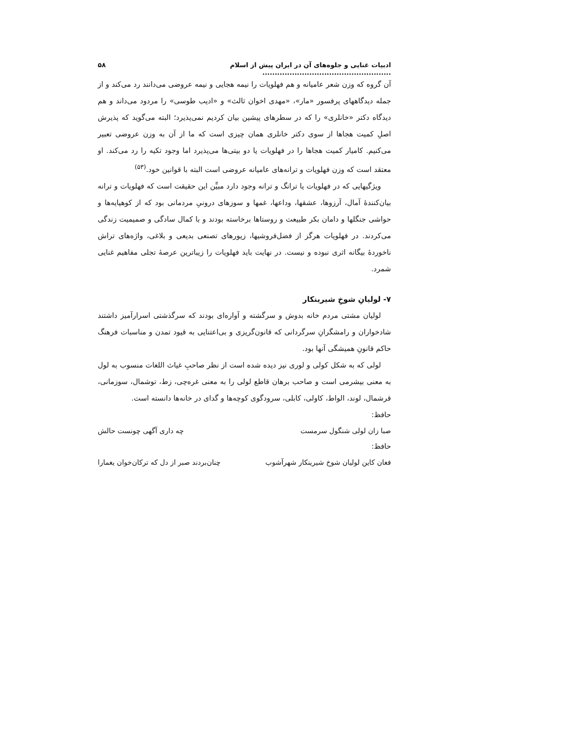ادبیات غنایی و جلوه‌های آن در ایران پیش از اسلام .................................................... ۵۸
آن گروه که وزن شعر عامیانه و هم فهلویات را نیمه هجایی و نیمه عروضی می‌دانند رد می‌کند و از جمله دیدگاههای پرفسور «مار»، «مهدی اخوان ثالث» و «ادیب طوسی» را مردود می‌داند و هم دیدگاه دکتر «خانلری» را که در سطرهای پیشین بیان کردیم نمی‌پذیرد؛ البته می‌گوید که پذیرش اصلِ کمیت هجاها از سوی دکتر خانلری همان چیزی است که ما از آن به وزن عروضی تعبیر می‌کنیم. کامیار کمیت هجاها را در فهلویات یا دو بیتی‌ها می‌پذیرد اما وجود تکیه را رد می‌کند. او معتقد است که وزن فهلویات و ترانه‌های عامیانه عروضی است البته با قوانین خود.<sup>(۵۳)</sup>
ویژگیهایی که در فهلویات یا ترانگ و ترانه وجود دارد مبیِّن این حقیقت است که فهلویات و ترانه بیان‌کنندهٔ آمال، آرزوها، عشقها، وداعها، غمها و سوزهای درونیِ مردمانی بود که از کوهپایه‌ها و حواشی جنگلها و دامان بکر طبیعت و روستاها برخاسته بودند و با کمال سادگی و صمیمیت زندگی می‌کردند. در فهلویات هرگز از فضل‌فروشیها، زیورهای تصنعی بدیعی و بلاغی، واژه‌های تراش ناخوردهٔ بیگانه اثری نبوده و نیست. در نهایت باید فهلویات را زیباترین عرصهٔ تجلی مفاهیم غنایی شمرد.
۷- لولیانِ شوخِ شیرینکار
لولیان مشتی مردم خانه بدوش و سرگشته و آواره‌ای بودند که سرگذشتی اسرارآمیز داشتند شادخواران و رامشگرانِ سرگردانی که قانون‌گریزی و بی‌اعتنایی به قیود تمدن و مناسبات فرهنگ حاکم قانونِ همیشگی آنها بود.
لولی که به شکل کولی و لوری نیز دیده شده است از نظر صاحبِ غیاث اللغات منسوب به لول به معنی بیشرمی است و صاحب برهان قاطع لولی را به معنی غره‌چی، زط، توشمال، سوزمانی، قرشمال، لوند، الواط، کاولی، کابلی، سرودگوی کوچه‌ها و گدای در خانه‌ها دانسته است.
حافظ:
صبا زان لولی شنگول سرمست چه داری آگهی چونست حالش
حافظ:
فغان کاین لولیان شوخ شیرینکار شهرآشوب چنان‌بردند صبر از دل که ترکان‌خوان یغمارا